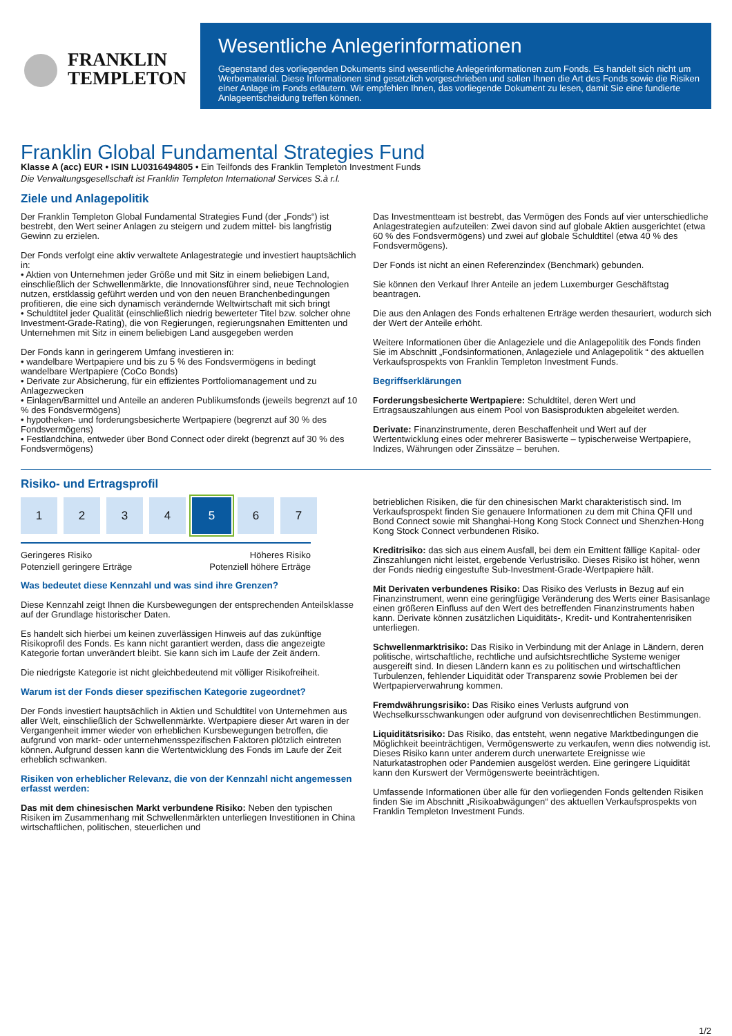FRANKLIN
TEMPLETON
Wesentliche Anlegerinformationen
Gegenstand des vorliegenden Dokuments sind wesentliche Anlegerinformationen zum Fonds. Es handelt sich nicht um Werbematerial. Diese Informationen sind gesetzlich vorgeschrieben und sollen Ihnen die Art des Fonds sowie die Risiken einer Anlage im Fonds erläutern. Wir empfehlen Ihnen, das vorliegende Dokument zu lesen, damit Sie eine fundierte Anlageentscheidung treffen können.
Franklin Global Fundamental Strategies Fund
Klasse A (acc) EUR • ISIN LU0316494805 • Ein Teilfonds des Franklin Templeton Investment Funds
Die Verwaltungsgesellschaft ist Franklin Templeton International Services S.à r.l.
Ziele und Anlagepolitik
Der Franklin Templeton Global Fundamental Strategies Fund (der „Fonds“) ist bestrebt, den Wert seiner Anlagen zu steigern und zudem mittel- bis langfristig Gewinn zu erzielen.
Der Fonds verfolgt eine aktiv verwaltete Anlagestrategie und investiert hauptsächlich in:
• Aktien von Unternehmen jeder Größe und mit Sitz in einem beliebigen Land, einschließlich der Schwellenmärkte, die Innovationsführer sind, neue Technologien nutzen, erstklassig geführt werden und von den neuen Branchenbedingungen profitieren, die eine sich dynamisch verändernde Weltwirtschaft mit sich bringt
• Schuldtitel jeder Qualität (einschließlich niedrig bewerteter Titel bzw. solcher ohne Investment-Grade-Rating), die von Regierungen, regierungsnahen Emittenten und Unternehmen mit Sitz in einem beliebigen Land ausgegeben werden
Der Fonds kann in geringerem Umfang investieren in:
• wandelbare Wertpapiere und bis zu 5 % des Fondsvermögens in bedingt wandelbare Wertpapiere (CoCo Bonds)
• Derivate zur Absicherung, für ein effizientes Portfoliomanagement und zu Anlagezwecken
• Einlagen/Barmittel und Anteile an anderen Publikumsfonds (jeweils begrenzt auf 10 % des Fondsvermögens)
• hypotheken- und forderungsbesicherte Wertpapiere (begrenzt auf 30 % des Fondsvermögens)
• Festlandchina, entweder über Bond Connect oder direkt (begrenzt auf 30 % des Fondsvermögens)
Das Investmentteam ist bestrebt, das Vermögen des Fonds auf vier unterschiedliche Anlagestrategien aufzuteilen: Zwei davon sind auf globale Aktien ausgerichtet (etwa 60 % des Fondsvermögens) und zwei auf globale Schuldtitel (etwa 40 % des Fondsvermögens).
Der Fonds ist nicht an einen Referenzindex (Benchmark) gebunden.
Sie können den Verkauf Ihrer Anteile an jedem Luxemburger Geschäftstag beantragen.
Die aus den Anlagen des Fonds erhaltenen Erträge werden thesauriert, wodurch sich der Wert der Anteile erhöht.
Weitere Informationen über die Anlageziele und die Anlagepolitik des Fonds finden Sie im Abschnitt „Fondsinformationen, Anlageziele und Anlagepolitik “ des aktuellen Verkaufsprospekts von Franklin Templeton Investment Funds.
Begriffserklärungen
Forderungsbesicherte Wertpapiere: Schuldtitel, deren Wert und Ertragsauszahlungen aus einem Pool von Basisprodukten abgeleitet werden.
Derivate: Finanzinstrumente, deren Beschaffenheit und Wert auf der Wertentwicklung eines oder mehrerer Basiswerte – typischerweise Wertpapiere, Indizes, Währungen oder Zinssätze – beruhen.
Risiko- und Ertragsprofil
1 2 3 4 5 6 7
Geringeres Risiko
Potenziell geringere Erträge Höheres Risiko
Potenziell höhere Erträge
Was bedeutet diese Kennzahl und was sind ihre Grenzen?
Diese Kennzahl zeigt Ihnen die Kursbewegungen der entsprechenden Anteilsklasse auf der Grundlage historischer Daten.
Es handelt sich hierbei um keinen zuverlässigen Hinweis auf das zukünftige Risikoprofil des Fonds. Es kann nicht garantiert werden, dass die angezeigte Kategorie fortan unverändert bleibt. Sie kann sich im Laufe der Zeit ändern.
Die niedrigste Kategorie ist nicht gleichbedeutend mit völliger Risikofreiheit.
Warum ist der Fonds dieser spezifischen Kategorie zugeordnet?
Der Fonds investiert hauptsächlich in Aktien und Schuldtitel von Unternehmen aus aller Welt, einschließlich der Schwellenmärkte. Wertpapiere dieser Art waren in der Vergangenheit immer wieder von erheblichen Kursbewegungen betroffen, die aufgrund von markt- oder unternehmensspezifischen Faktoren plötzlich eintreten können. Aufgrund dessen kann die Wertentwicklung des Fonds im Laufe der Zeit erheblich schwanken.
Risiken von erheblicher Relevanz, die von der Kennzahl nicht angemessen erfasst werden:
Das mit dem chinesischen Markt verbundene Risiko: Neben den typischen Risiken im Zusammenhang mit Schwellenmärkten unterliegen Investitionen in China wirtschaftlichen, politischen, steuerlichen und
betrieblichen Risiken, die für den chinesischen Markt charakteristisch sind. Im Verkaufsprospekt finden Sie genauere Informationen zu dem mit China QFII und Bond Connect sowie mit Shanghai-Hong Kong Stock Connect und Shenzhen-Hong Kong Stock Connect verbundenen Risiko.
Kreditrisiko: das sich aus einem Ausfall, bei dem ein Emittent fällige Kapital- oder Zinszahlungen nicht leistet, ergebende Verlustrisiko. Dieses Risiko ist höher, wenn der Fonds niedrig eingestufte Sub-Investment-Grade-Wertpapiere hält.
Mit Derivaten verbundenes Risiko: Das Risiko des Verlusts in Bezug auf ein Finanzinstrument, wenn eine geringfügige Veränderung des Werts einer Basisanlage einen größeren Einfluss auf den Wert des betreffenden Finanzinstruments haben kann. Derivate können zusätzlichen Liquiditäts-, Kredit- und Kontrahentenrisiken unterliegen.
Schwellenmarktrisiko: Das Risiko in Verbindung mit der Anlage in Ländern, deren politische, wirtschaftliche, rechtliche und aufsichtsrechtliche Systeme weniger ausgereift sind. In diesen Ländern kann es zu politischen und wirtschaftlichen Turbulenzen, fehlender Liquidität oder Transparenz sowie Problemen bei der Wertpapierverwahrung kommen.
Fremdwährungsrisiko: Das Risiko eines Verlusts aufgrund von Wechselkursschwankungen oder aufgrund von devisenrechtlichen Bestimmungen.
Liquiditätsrisiko: Das Risiko, das entsteht, wenn negative Marktbedingungen die Möglichkeit beeinträchtigen, Vermögenswerte zu verkaufen, wenn dies notwendig ist. Dieses Risiko kann unter anderem durch unerwartete Ereignisse wie Naturkatastrophen oder Pandemien ausgelöst werden. Eine geringere Liquidität kann den Kurswert der Vermögenswerte beeinträchtigen.
Umfassende Informationen über alle für den vorliegenden Fonds geltenden Risiken finden Sie im Abschnitt „Risikoabwägungen“ des aktuellen Verkaufsprospekts von Franklin Templeton Investment Funds.
1/2